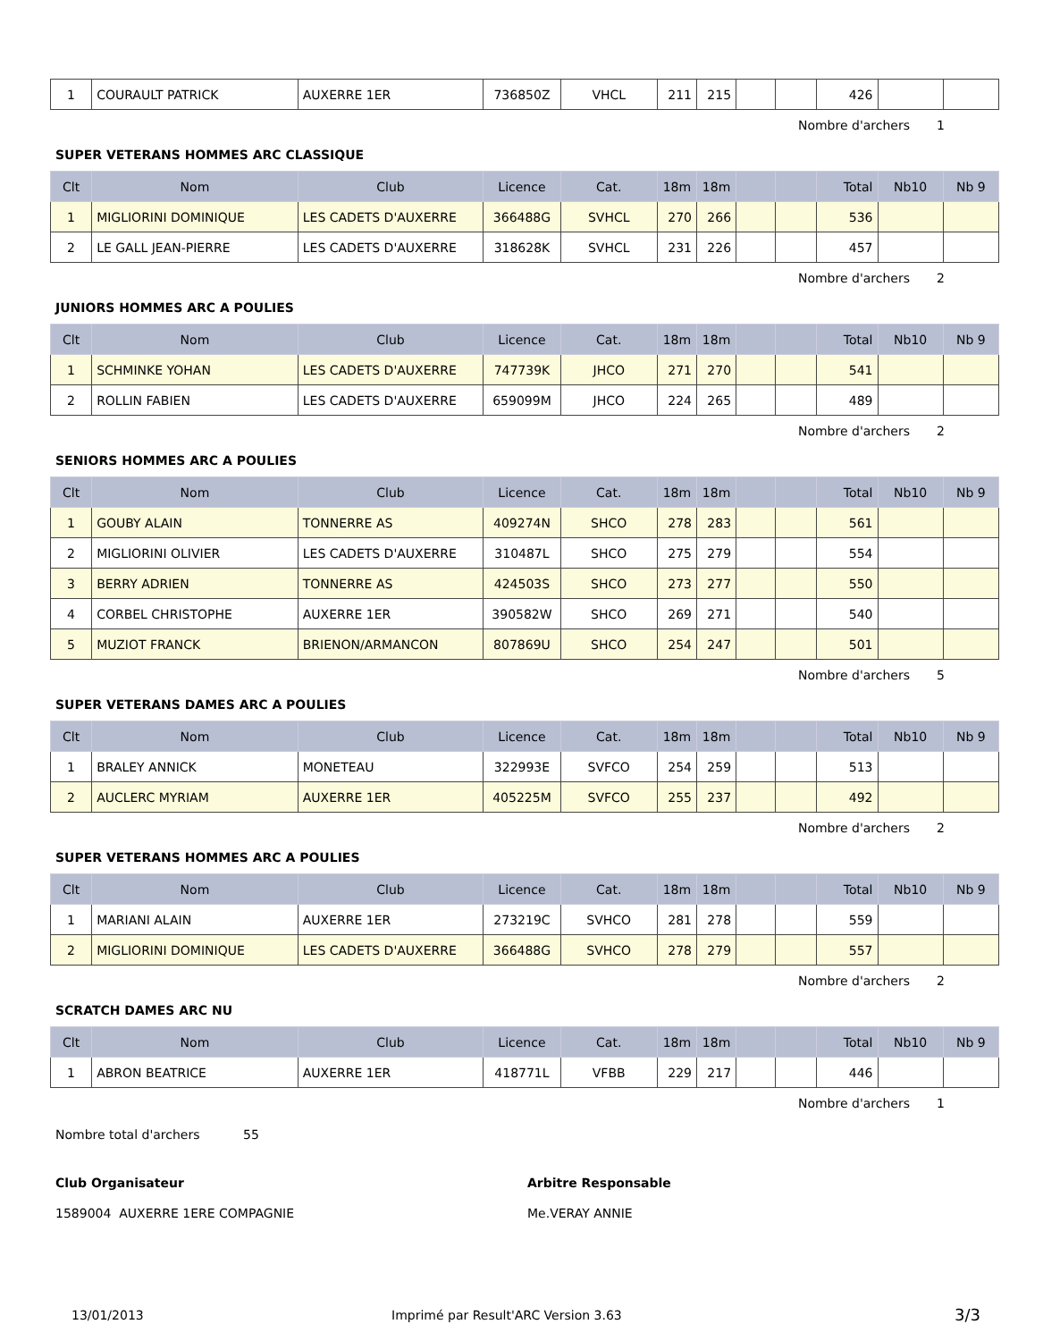| 1 | COURAULT PATRICK | AUXERRE 1ER | 736850Z | VHCL | 211 | 215 | | | 426 | | |
Nombre d'archers 1
SUPER VETERANS HOMMES ARC CLASSIQUE
| Clt | Nom | Club | Licence | Cat. | 18m | 18m | | | Total | Nb10 | Nb 9 |
| --- | --- | --- | --- | --- | --- | --- | --- | --- | --- | --- | --- |
| 1 | MIGLIORINI DOMINIQUE | LES CADETS D'AUXERRE | 366488G | SVHCL | 270 | 266 | | | 536 | | |
| 2 | LE GALL JEAN-PIERRE | LES CADETS D'AUXERRE | 318628K | SVHCL | 231 | 226 | | | 457 | | |
Nombre d'archers 2
JUNIORS HOMMES ARC A POULIES
| Clt | Nom | Club | Licence | Cat. | 18m | 18m | | | Total | Nb10 | Nb 9 |
| --- | --- | --- | --- | --- | --- | --- | --- | --- | --- | --- | --- |
| 1 | SCHMINKE YOHAN | LES CADETS D'AUXERRE | 747739K | JHCO | 271 | 270 | | | 541 | | |
| 2 | ROLLIN FABIEN | LES CADETS D'AUXERRE | 659099M | JHCO | 224 | 265 | | | 489 | | |
Nombre d'archers 2
SENIORS HOMMES ARC A POULIES
| Clt | Nom | Club | Licence | Cat. | 18m | 18m | | | Total | Nb10 | Nb 9 |
| --- | --- | --- | --- | --- | --- | --- | --- | --- | --- | --- | --- |
| 1 | GOUBY ALAIN | TONNERRE AS | 409274N | SHCO | 278 | 283 | | | 561 | | |
| 2 | MIGLIORINI OLIVIER | LES CADETS D'AUXERRE | 310487L | SHCO | 275 | 279 | | | 554 | | |
| 3 | BERRY ADRIEN | TONNERRE AS | 424503S | SHCO | 273 | 277 | | | 550 | | |
| 4 | CORBEL CHRISTOPHE | AUXERRE 1ER | 390582W | SHCO | 269 | 271 | | | 540 | | |
| 5 | MUZIOT FRANCK | BRIENON/ARMANCON | 807869U | SHCO | 254 | 247 | | | 501 | | |
Nombre d'archers 5
SUPER VETERANS DAMES ARC A POULIES
| Clt | Nom | Club | Licence | Cat. | 18m | 18m | | | Total | Nb10 | Nb 9 |
| --- | --- | --- | --- | --- | --- | --- | --- | --- | --- | --- | --- |
| 1 | BRALEY ANNICK | MONETEAU | 322993E | SVFCO | 254 | 259 | | | 513 | | |
| 2 | AUCLERC MYRIAM | AUXERRE 1ER | 405225M | SVFCO | 255 | 237 | | | 492 | | |
Nombre d'archers 2
SUPER VETERANS HOMMES ARC A POULIES
| Clt | Nom | Club | Licence | Cat. | 18m | 18m | | | Total | Nb10 | Nb 9 |
| --- | --- | --- | --- | --- | --- | --- | --- | --- | --- | --- | --- |
| 1 | MARIANI ALAIN | AUXERRE 1ER | 273219C | SVHCO | 281 | 278 | | | 559 | | |
| 2 | MIGLIORINI DOMINIQUE | LES CADETS D'AUXERRE | 366488G | SVHCO | 278 | 279 | | | 557 | | |
Nombre d'archers 2
SCRATCH DAMES ARC NU
| Clt | Nom | Club | Licence | Cat. | 18m | 18m | | | Total | Nb10 | Nb 9 |
| --- | --- | --- | --- | --- | --- | --- | --- | --- | --- | --- | --- |
| 1 | ABRON BEATRICE | AUXERRE 1ER | 418771L | VFBB | 229 | 217 | | | 446 | | |
Nombre d'archers 1
Nombre total d'archers 55
Club Organisateur Arbitre Responsable
1589004 AUXERRE 1ERE COMPAGNIE Me.VERAY ANNIE
13/01/2013 Imprimé par Result'ARC Version 3.63 3/3